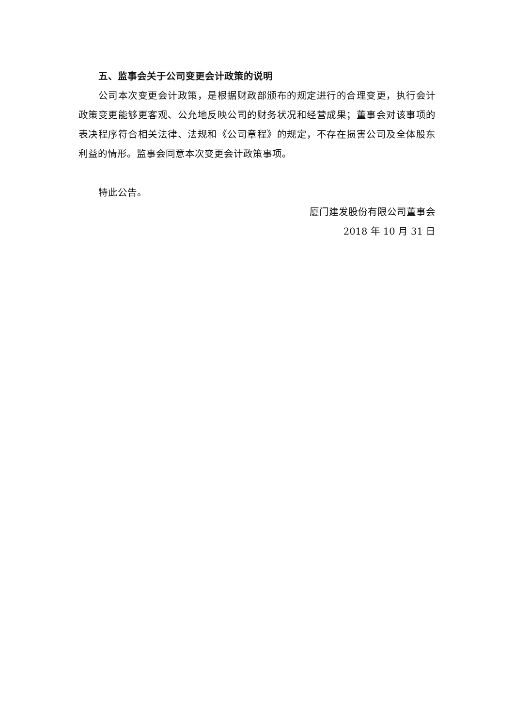五、监事会关于公司变更会计政策的说明
公司本次变更会计政策，是根据财政部颁布的规定进行的合理变更，执行会计政策变更能够更客观、公允地反映公司的财务状况和经营成果；董事会对该事项的表决程序符合相关法律、法规和《公司章程》的规定，不存在损害公司及全体股东利益的情形。监事会同意本次变更会计政策事项。
特此公告。
厦门建发股份有限公司董事会
2018 年 10 月 31 日